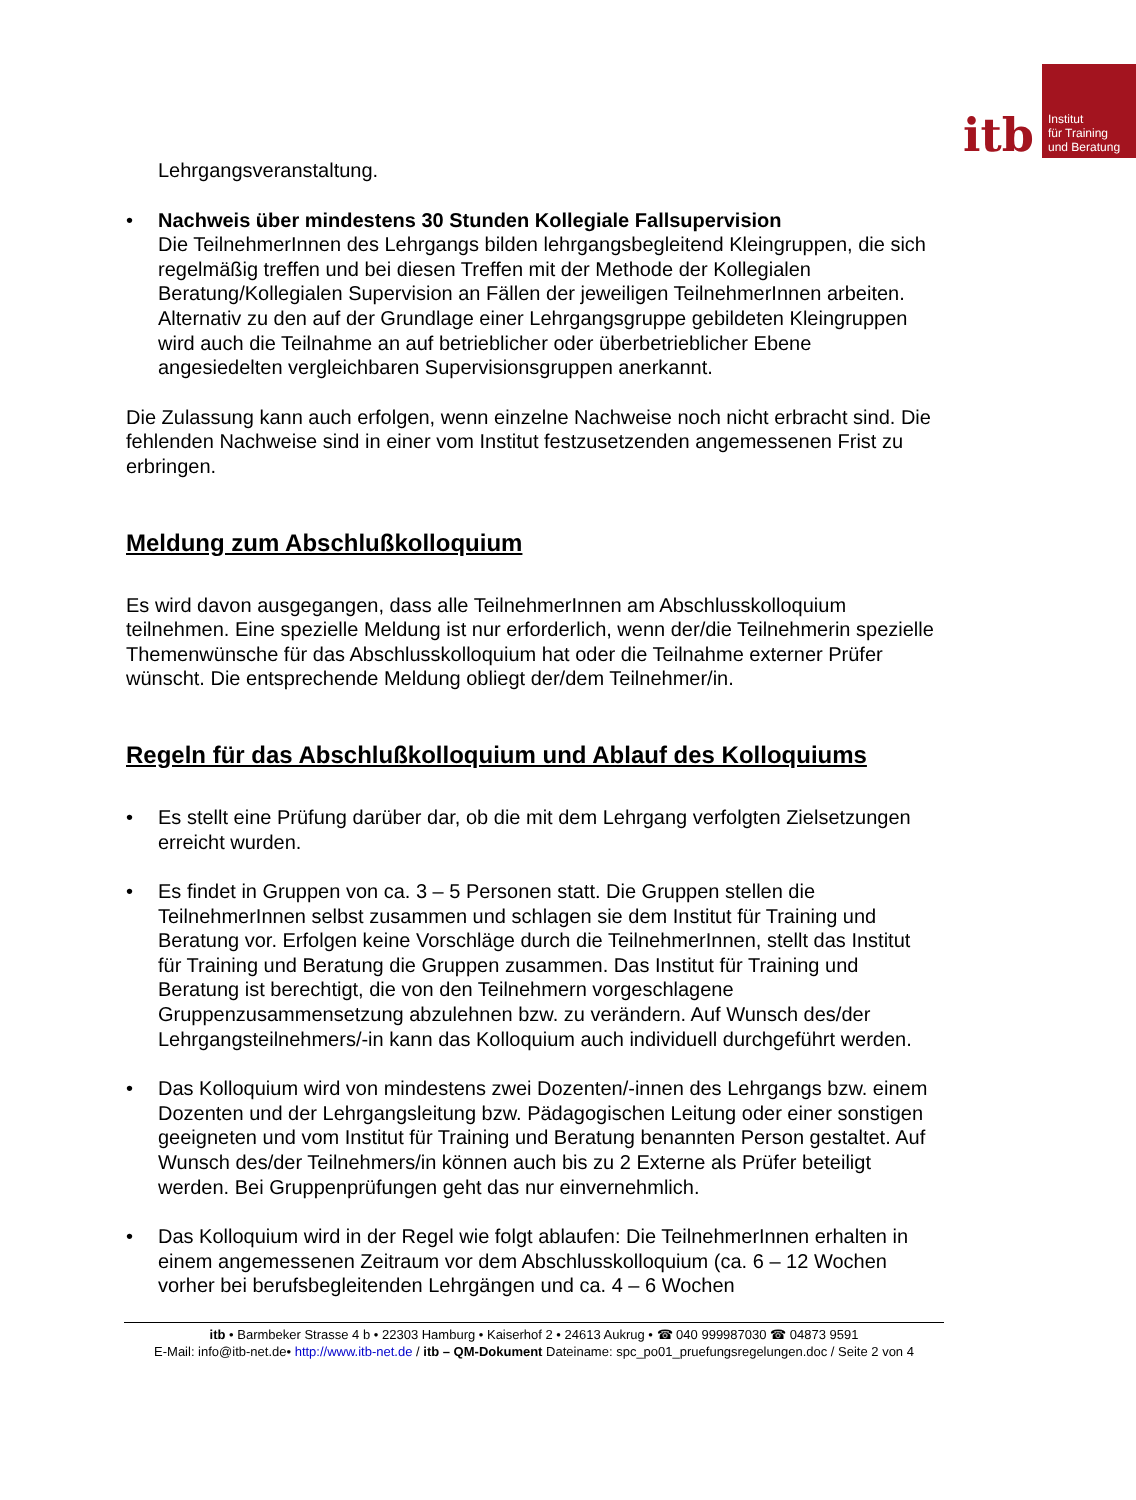itb
Institut
für Training
und Beratung
Lehrgangsveranstaltung.
• Nachweis über mindestens 30 Stunden Kollegiale Fallsupervision
Die TeilnehmerInnen des Lehrgangs bilden lehrgangsbegleitend Kleingruppen, die sich regelmäßig treffen und bei diesen Treffen mit der Methode der Kollegialen Beratung/Kollegialen Supervision an Fällen der jeweiligen TeilnehmerInnen arbeiten. Alternativ zu den auf der Grundlage einer Lehrgangsgruppe gebildeten Kleingruppen wird auch die Teilnahme an auf betrieblicher oder überbetrieblicher Ebene angesiedelten vergleichbaren Supervisionsgruppen anerkannt.
Die Zulassung kann auch erfolgen, wenn einzelne Nachweise noch nicht erbracht sind. Die fehlenden Nachweise sind in einer vom Institut festzusetzenden angemessenen Frist zu erbringen.
Meldung zum Abschlußkolloquium
Es wird davon ausgegangen, dass alle TeilnehmerInnen am Abschlusskolloquium teilnehmen. Eine spezielle Meldung ist nur erforderlich, wenn der/die Teilnehmerin spezielle Themenwünsche für das Abschlusskolloquium hat oder die Teilnahme externer Prüfer wünscht. Die entsprechende Meldung obliegt der/dem Teilnehmer/in.
Regeln für das Abschlußkolloquium und Ablauf des Kolloquiums
• Es stellt eine Prüfung darüber dar, ob die mit dem Lehrgang verfolgten Zielsetzungen erreicht wurden.
• Es findet in Gruppen von ca. 3 – 5 Personen statt. Die Gruppen stellen die TeilnehmerInnen selbst zusammen und schlagen sie dem Institut für Training und Beratung vor. Erfolgen keine Vorschläge durch die TeilnehmerInnen, stellt das Institut für Training und Beratung die Gruppen zusammen. Das Institut für Training und Beratung ist berechtigt, die von den Teilnehmern vorgeschlagene Gruppenzusammensetzung abzulehnen bzw. zu verändern. Auf Wunsch des/der Lehrgangsteilnehmers/-in kann das Kolloquium auch individuell durchgeführt werden.
• Das Kolloquium wird von mindestens zwei Dozenten/-innen des Lehrgangs bzw. einem Dozenten und der Lehrgangsleitung bzw. Pädagogischen Leitung oder einer sonstigen geeigneten und vom Institut für Training und Beratung benannten Person gestaltet. Auf Wunsch des/der Teilnehmers/in können auch bis zu 2 Externe als Prüfer beteiligt werden. Bei Gruppenprüfungen geht das nur einvernehmlich.
• Das Kolloquium wird in der Regel wie folgt ablaufen: Die TeilnehmerInnen erhalten in einem angemessenen Zeitraum vor dem Abschlusskolloquium (ca. 6 – 12 Wochen vorher bei berufsbegleitenden Lehrgängen und ca. 4 – 6 Wochen
itb • Barmbeker Strasse 4 b • 22303 Hamburg • Kaiserhof 2 • 24613 Aukrug • ☎ 040 999987030 ☎ 04873 9591
E-Mail: info@itb-net.de• http://www.itb-net.de / itb – QM-Dokument Dateiname: spc_po01_pruefungsregelungen.doc / Seite 2 von 4